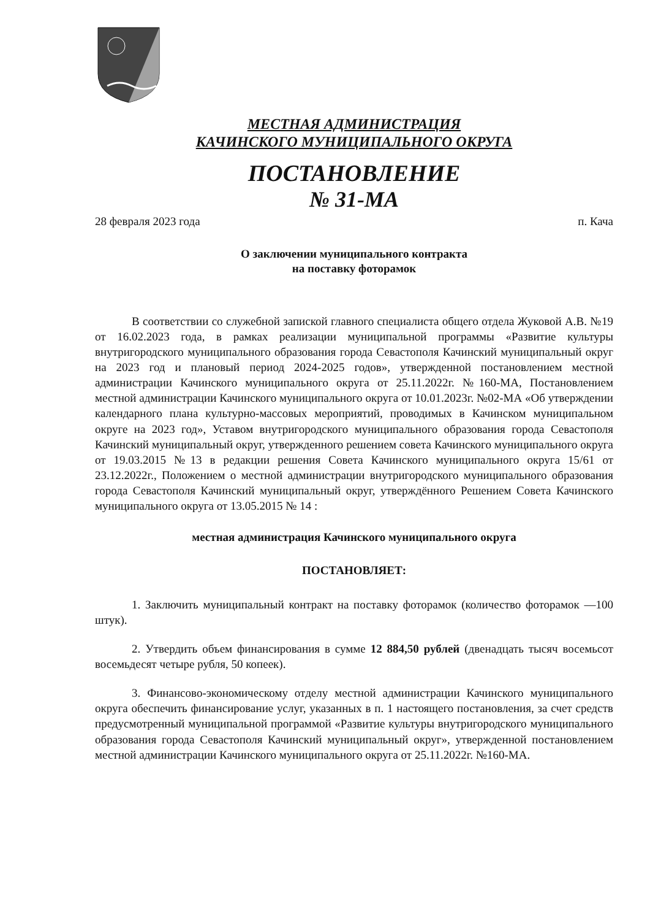МЕСТНАЯ АДМИНИСТРАЦИЯ
КАЧИНСКОГО МУНИЦИПАЛЬНОГО ОКРУГА
ПОСТАНОВЛЕНИЕ
№ 31-МА
28 февраля 2023 года п. Кача
О заключении муниципального контракта
на поставку фоторамок
В соответствии со служебной запиской главного специалиста общего отдела Жуковой А.В. №19 от 16.02.2023 года, в рамках реализации муниципальной программы «Развитие культуры внутригородского муниципального образования города Севастополя Качинский муниципальный округ на 2023 год и плановый период 2024-2025 годов», утвержденной постановлением местной администрации Качинского муниципального округа от 25.11.2022г. №160-МА, Постановлением местной администрации Качинского муниципального округа от 10.01.2023г. №02-МА «Об утверждении календарного плана культурно-массовых мероприятий, проводимых в Качинском муниципальном округе на 2023 год», Уставом внутригородского муниципального образования города Севастополя Качинский муниципальный округ, утвержденного решением совета Качинского муниципального округа от 19.03.2015 №13 в редакции решения Совета Качинского муниципального округа 15/61 от 23.12.2022г., Положением о местной администрации внутригородского муниципального образования города Севастополя Качинский муниципальный округ, утверждённого Решением Совета Качинского муниципального округа от 13.05.2015 № 14 :
местная администрация Качинского муниципального округа
ПОСТАНОВЛЯЕТ:
1. Заключить муниципальный контракт на поставку фоторамок (количество фоторамок —100 штук).
2. Утвердить объем финансирования в сумме 12 884,50 рублей (двенадцать тысяч восемьсот восемьдесят четыре рубля, 50 копеек).
3. Финансово-экономическому отделу местной администрации Качинского муниципального округа обеспечить финансирование услуг, указанных в п. 1 настоящего постановления, за счет средств предусмотренный муниципальной программой «Развитие культуры внутригородского муниципального образования города Севастополя Качинский муниципальный округ», утвержденной постановлением местной администрации Качинского муниципального округа от 25.11.2022г. №160-МА.